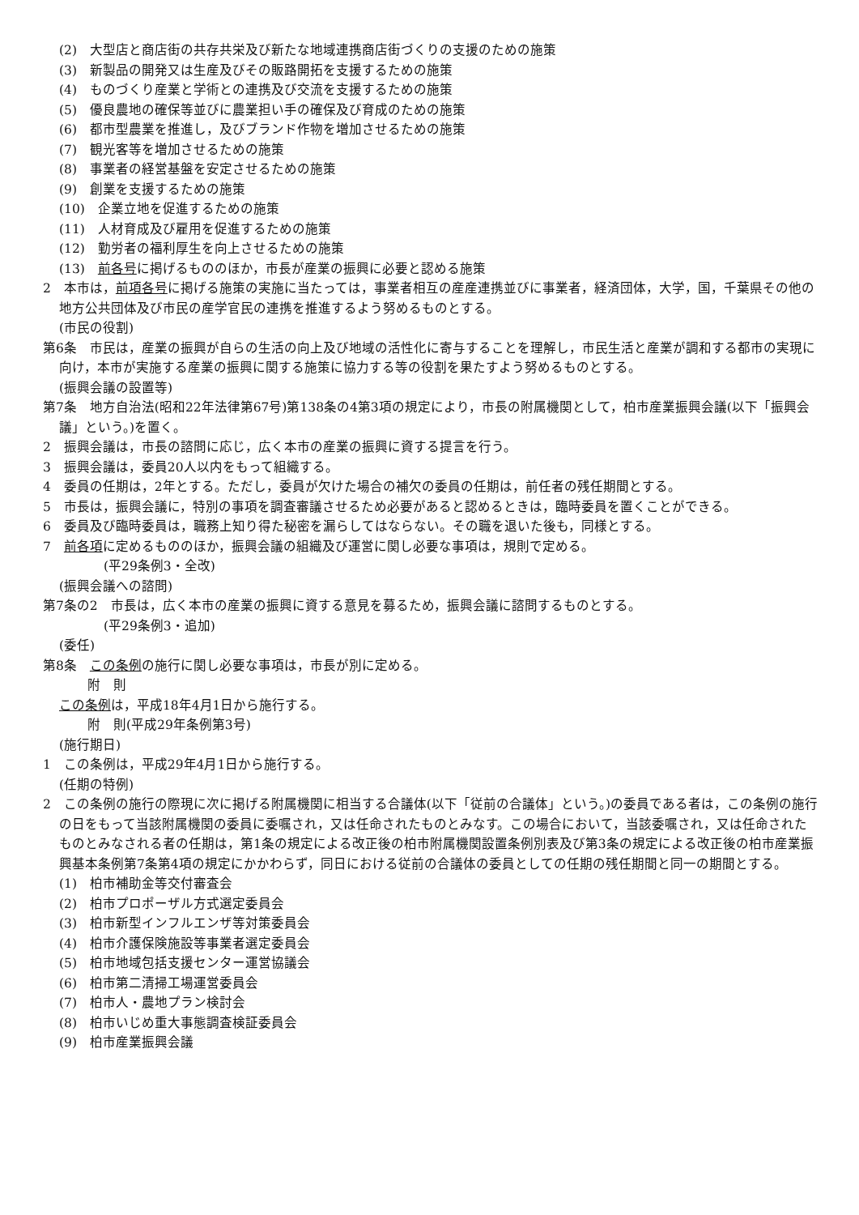(2)　大型店と商店街の共存共栄及び新たな地域連携商店街づくりの支援のための施策
(3)　新製品の開発又は生産及びその販路開拓を支援するための施策
(4)　ものづくり産業と学術との連携及び交流を支援するための施策
(5)　優良農地の確保等並びに農業担い手の確保及び育成のための施策
(6)　都市型農業を推進し，及びブランド作物を増加させるための施策
(7)　観光客等を増加させるための施策
(8)　事業者の経営基盤を安定させるための施策
(9)　創業を支援するための施策
(10)　企業立地を促進するための施策
(11)　人材育成及び雇用を促進するための施策
(12)　勤労者の福利厚生を向上させるための施策
(13)　前各号に掲げるもののほか，市長が産業の振興に必要と認める施策
2　本市は，前項各号に掲げる施策の実施に当たっては，事業者相互の産産連携並びに事業者，経済団体，大学，国，千葉県その他の地方公共団体及び市民の産学官民の連携を推進するよう努めるものとする。
(市民の役割)
第6条　市民は，産業の振興が自らの生活の向上及び地域の活性化に寄与することを理解し，市民生活と産業が調和する都市の実現に向け，本市が実施する産業の振興に関する施策に協力する等の役割を果たすよう努めるものとする。
(振興会議の設置等)
第7条　地方自治法(昭和22年法律第67号)第138条の4第3項の規定により，市長の附属機関として，柏市産業振興会議(以下「振興会議」という。)を置く。
2　振興会議は，市長の諮問に応じ，広く本市の産業の振興に資する提言を行う。
3　振興会議は，委員20人以内をもって組織する。
4　委員の任期は，2年とする。ただし，委員が欠けた場合の補欠の委員の任期は，前任者の残任期間とする。
5　市長は，振興会議に，特別の事項を調査審議させるため必要があると認めるときは，臨時委員を置くことができる。
6　委員及び臨時委員は，職務上知り得た秘密を漏らしてはならない。その職を退いた後も，同様とする。
7　前各項に定めるもののほか，振興会議の組織及び運営に関し必要な事項は，規則で定める。
(平29条例3・全改)
(振興会議への諮問)
第7条の2　市長は，広く本市の産業の振興に資する意見を募るため，振興会議に諮問するものとする。
(平29条例3・追加)
(委任)
第8条　この条例の施行に関し必要な事項は，市長が別に定める。
附　則
この条例は，平成18年4月1日から施行する。
附　則(平成29年条例第3号)
(施行期日)
1　この条例は，平成29年4月1日から施行する。
(任期の特例)
2　この条例の施行の際現に次に掲げる附属機関に相当する合議体(以下「従前の合議体」という。)の委員である者は，この条例の施行の日をもって当該附属機関の委員に委嘱され，又は任命されたものとみなす。この場合において，当該委嘱され，又は任命されたものとみなされる者の任期は，第1条の規定による改正後の柏市附属機関設置条例別表及び第3条の規定による改正後の柏市産業振興基本条例第7条第4項の規定にかかわらず，同日における従前の合議体の委員としての任期の残任期間と同一の期間とする。
(1)　柏市補助金等交付審査会
(2)　柏市プロポーザル方式選定委員会
(3)　柏市新型インフルエンザ等対策委員会
(4)　柏市介護保険施設等事業者選定委員会
(5)　柏市地域包括支援センター運営協議会
(6)　柏市第二清掃工場運営委員会
(7)　柏市人・農地プラン検討会
(8)　柏市いじめ重大事態調査検証委員会
(9)　柏市産業振興会議